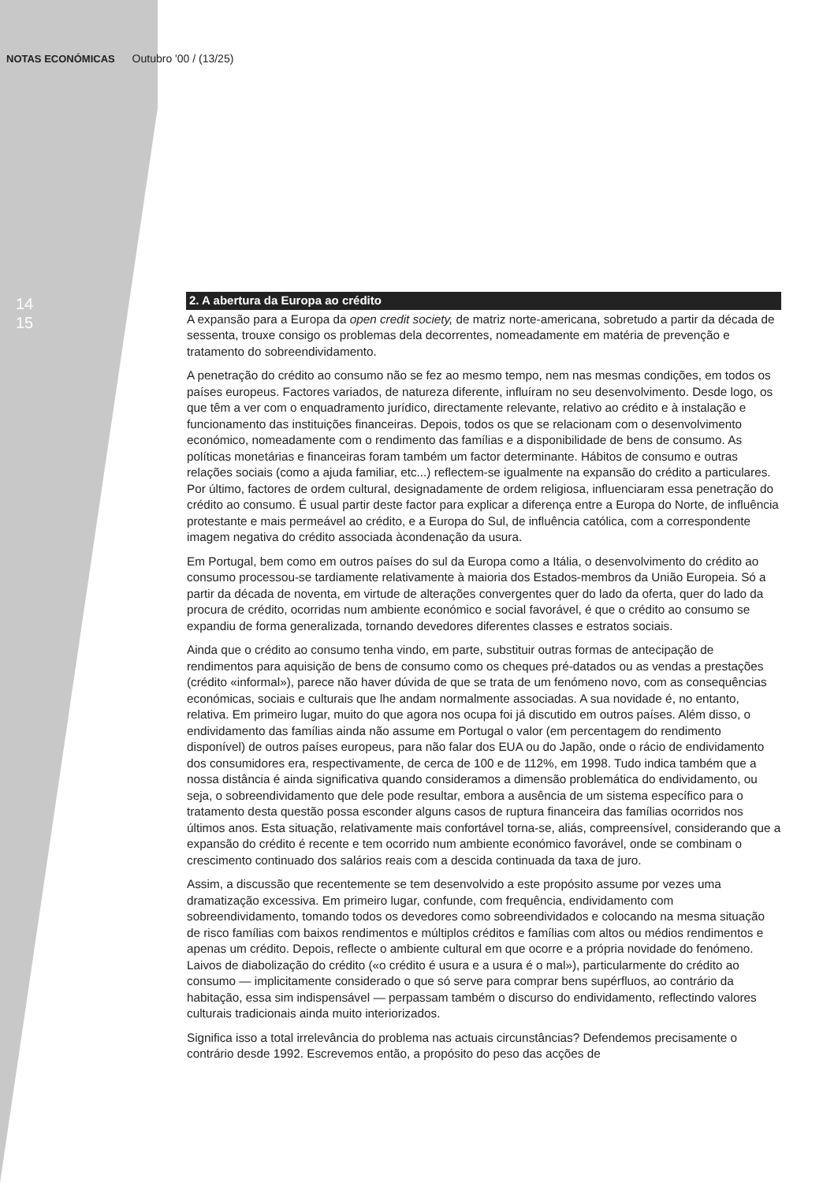NOTAS ECONÓMICAS Outubro '00 / (13/25)
14
15
2. A abertura da Europa ao crédito
A expansão para a Europa da open credit society, de matriz norte-americana, sobretudo a partir da década de sessenta, trouxe consigo os problemas dela decorrentes, nomeadamente em matéria de prevenção e tratamento do sobreendividamento.
A penetração do crédito ao consumo não se fez ao mesmo tempo, nem nas mesmas condições, em todos os países europeus. Factores variados, de natureza diferente, influíram no seu desenvolvimento. Desde logo, os que têm a ver com o enquadramento jurídico, directamente relevante, relativo ao crédito e à instalação e funcionamento das instituições financeiras. Depois, todos os que se relacionam com o desenvolvimento económico, nomeadamente com o rendimento das famílias e a disponibilidade de bens de consumo. As políticas monetárias e financeiras foram também um factor determinante. Hábitos de consumo e outras relações sociais (como a ajuda familiar, etc...) reflectem-se igualmente na expansão do crédito a particulares. Por último, factores de ordem cultural, designadamente de ordem religiosa, influenciaram essa penetração do crédito ao consumo. É usual partir deste factor para explicar a diferença entre a Europa do Norte, de influência protestante e mais permeável ao crédito, e a Europa do Sul, de influência católica, com a correspondente imagem negativa do crédito associada àcondenação da usura.
Em Portugal, bem como em outros países do sul da Europa como a Itália, o desenvolvimento do crédito ao consumo processou-se tardiamente relativamente à maioria dos Estados-membros da União Europeia. Só a partir da década de noventa, em virtude de alterações convergentes quer do lado da oferta, quer do lado da procura de crédito, ocorridas num ambiente económico e social favorável, é que o crédito ao consumo se expandiu de forma generalizada, tornando devedores diferentes classes e estratos sociais.
Ainda que o crédito ao consumo tenha vindo, em parte, substituir outras formas de antecipação de rendimentos para aquisição de bens de consumo como os cheques pré-datados ou as vendas a prestações (crédito «informal»), parece não haver dúvida de que se trata de um fenómeno novo, com as consequências económicas, sociais e culturais que lhe andam normalmente associadas. A sua novidade é, no entanto, relativa. Em primeiro lugar, muito do que agora nos ocupa foi já discutido em outros países. Além disso, o endividamento das famílias ainda não assume em Portugal o valor (em percentagem do rendimento disponível) de outros países europeus, para não falar dos EUA ou do Japão, onde o rácio de endividamento dos consumidores era, respectivamente, de cerca de 100 e de 112%, em 1998. Tudo indica também que a nossa distância é ainda significativa quando consideramos a dimensão problemática do endividamento, ou seja, o sobreendividamento que dele pode resultar, embora a ausência de um sistema específico para o tratamento desta questão possa esconder alguns casos de ruptura financeira das famílias ocorridos nos últimos anos. Esta situação, relativamente mais confortável torna-se, aliás, compreensível, considerando que a expansão do crédito é recente e tem ocorrido num ambiente económico favorável, onde se combinam o crescimento continuado dos salários reais com a descida continuada da taxa de juro.
Assim, a discussão que recentemente se tem desenvolvido a este propósito assume por vezes uma dramatização excessiva. Em primeiro lugar, confunde, com frequência, endividamento com sobreendividamento, tomando todos os devedores como sobreendividados e colocando na mesma situação de risco famílias com baixos rendimentos e múltiplos créditos e famílias com altos ou médios rendimentos e apenas um crédito. Depois, reflecte o ambiente cultural em que ocorre e a própria novidade do fenómeno. Laivos de diabolização do crédito («o crédito é usura e a usura é o mal»), particularmente do crédito ao consumo — implicitamente considerado o que só serve para comprar bens supérfluos, ao contrário da habitação, essa sim indispensável — perpassam também o discurso do endividamento, reflectindo valores culturais tradicionais ainda muito interiorizados.
Significa isso a total irrelevância do problema nas actuais circunstâncias? Defendemos precisamente o contrário desde 1992. Escrevemos então, a propósito do peso das acções de